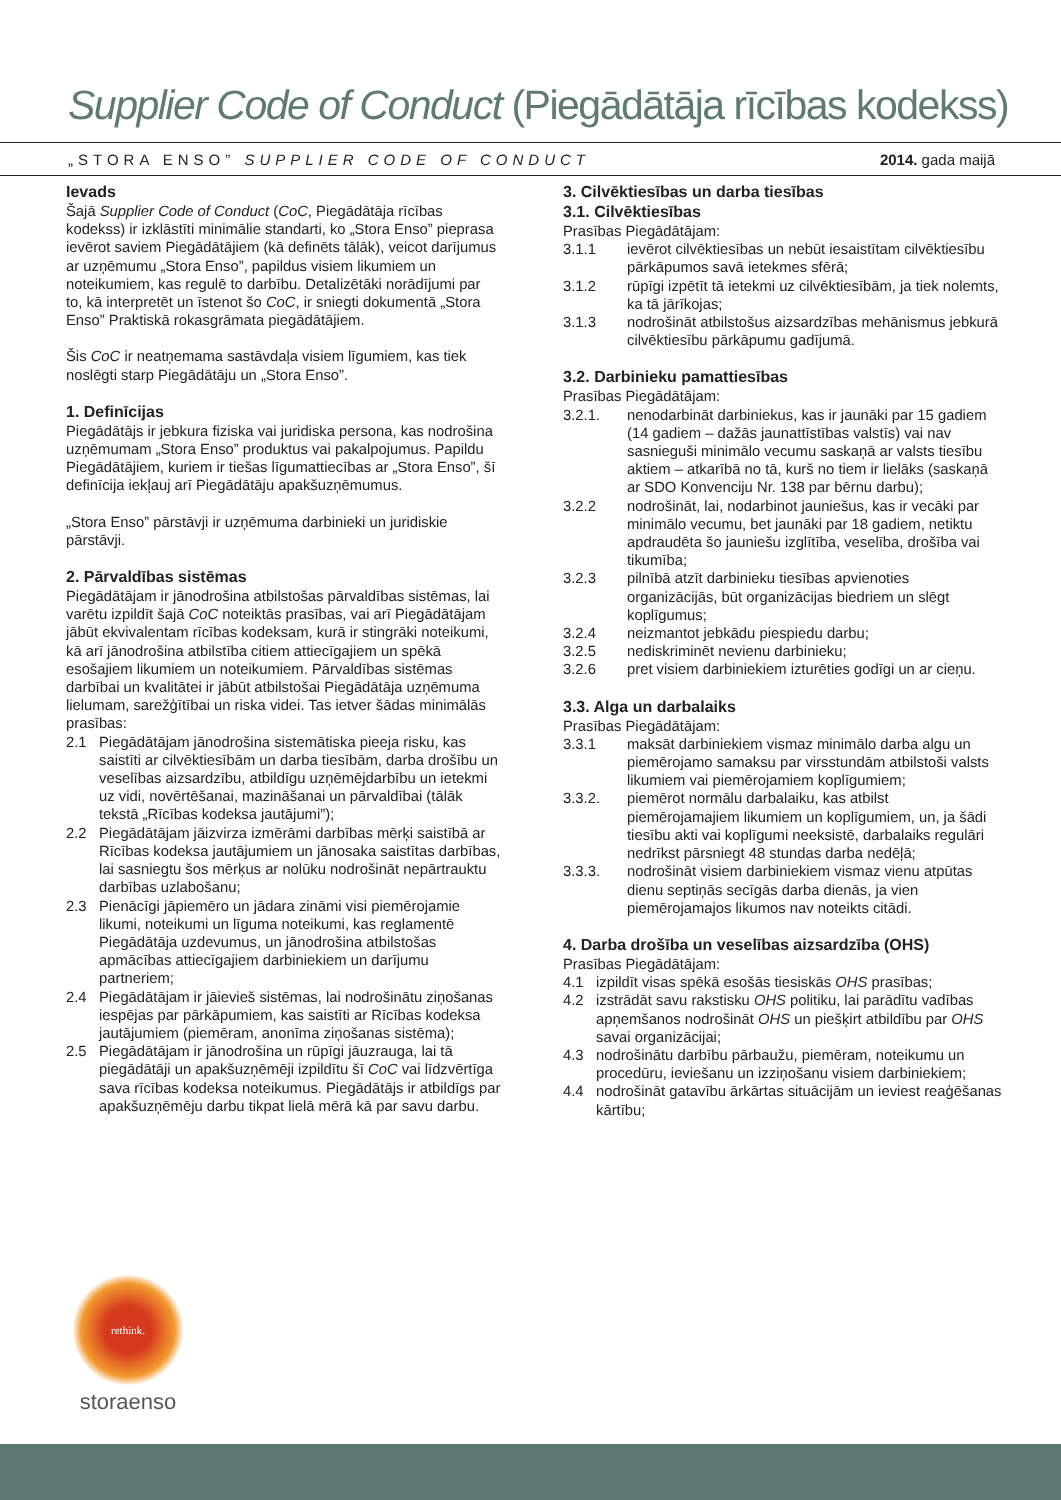Supplier Code of Conduct (Piegādātāja rīcības kodekss)
„STORA ENSO” SUPPLIER CODE OF CONDUCT 2014. gada maijā
Ievads
Šajā Supplier Code of Conduct (CoC, Piegādātāja rīcības kodekss) ir izklāstīti minimālie standarti, ko „Stora Enso” pieprasa ievērot saviem Piegādātājiem (kā definēts tālāk), veicot darījumus ar uzņēmumu „Stora Enso”, papildus visiem likumiem un noteikumiem, kas regulē to darbību. Detalizētāki norādījumi par to, kā interpretēt un īstenot šo CoC, ir sniegti dokumentā „Stora Enso” Praktiskā rokasgrāmata piegādātājiem.
Šis CoC ir neatņemama sastāvdaļa visiem līgumiem, kas tiek noslēgti starp Piegādātāju un „Stora Enso”.
1. Definīcijas
Piegādātājs ir jebkura fiziska vai juridiska persona, kas nodrošina uzņēmumam „Stora Enso” produktus vai pakalpojumus. Papildu Piegādātājiem, kuriem ir tiešas līgumattiecības ar „Stora Enso”, šī definīcija iekļauj arī Piegādātāju apakšuzņēmumus.
„Stora Enso” pārstāvji ir uzņēmuma darbinieki un juridiskie pārstāvji.
2. Pārvaldības sistēmas
Piegādātājam ir jānodrošina atbilstošas pārvaldības sistēmas, lai varētu izpildīt šajā CoC noteiktās prasības, vai arī Piegādātājam jābūt ekvivalentam rīcības kodeksam, kurā ir stingrāki noteikumi, kā arī jānodrošina atbilstība citiem attiecīgajiem un spēkā esošajiem likumiem un noteikumiem. Pārvaldības sistēmas darbībai un kvalitātei ir jābūt atbilstošai Piegādātāja uzņēmuma lielumam, sarežģītībai un riska videi. Tas ietver šādas minimālās prasības:
2.1 Piegādātājam jānodrošina sistemātiska pieeja risku, kas saistīti ar cilvēktiesībām un darba tiesībām, darba drošību un veselības aizsardzību, atbildīgu uzņēmējdarbību un ietekmi uz vidi, novērtēšanai, mazināšanai un pārvaldībai (tālāk tekstā „Rīcības kodeksa jautājumi”);
2.2 Piegādātājam jāizvirza izmērāmi darbības mērķi saistībā ar Rīcības kodeksa jautājumiem un jānosaka saistītas darbības, lai sasniegtu šos mērķus ar nolūku nodrošināt nepārtrauktu darbības uzlabošanu;
2.3 Pienācīgi jāpiemēro un jādara zināmi visi piemērojamie likumi, noteikumi un līguma noteikumi, kas reglamentē Piegādātāja uzdevumus, un jānodrošina atbilstošas apmācības attiecīgajiem darbiniekiem un darījumu partneriem;
2.4 Piegādātājam ir jāievieš sistēmas, lai nodrošinātu ziņošanas iespējas par pārkāpumiem, kas saistīti ar Rīcības kodeksa jautājumiem (piemēram, anonīma ziņošanas sistēma);
2.5 Piegādātājam ir jānodrošina un rūpīgi jāuzrauga, lai tā piegādātāji un apakšuzņēmēji izpildītu šī CoC vai līdzvērtīga sava rīcības kodeksa noteikumus. Piegādātājs ir atbildīgs par apakšuzņēmēju darbu tikpat lielā mērā kā par savu darbu.
3. Cilvēktiesības un darba tiesības
3.1. Cilvēktiesības
Prasības Piegādātājam:
3.1.1 ievērot cilvēktiesības un nebūt iesaistītam cilvēktiesību pārkāpumos savā ietekmes sfērā;
3.1.2 rūpīgi izpētīt tā ietekmi uz cilvēktiesībām, ja tiek nolemts, ka tā jārīkojas;
3.1.3 nodrošināt atbilstošus aizsardzības mehānismus jebkurā cilvēktiesību pārkāpumu gadījumā.
3.2. Darbinieku pamattiesības
Prasības Piegādātājam:
3.2.1. nenodarbināt darbiniekus, kas ir jaunāki par 15 gadiem (14 gadiem – dažās jaunattīstības valstīs) vai nav sasnieguši minimālo vecumu saskaņā ar valsts tiesību aktiem – atkarībā no tā, kurš no tiem ir lielāks (saskaņā ar SDO Konvenciju Nr. 138 par bērnu darbu);
3.2.2 nodrošināt, lai, nodarbinot jauniešus, kas ir vecāki par minimālo vecumu, bet jaunāki par 18 gadiem, netiktu apdraudēta šo jauniešu izglītība, veselība, drošība vai tikumība;
3.2.3 pilnībā atzīt darbinieku tiesības apvienoties organizācijās, būt organizācijas biedriem un slēgt koplīgumus;
3.2.4 neizmantot jebkādu piespiedu darbu;
3.2.5 nediskriminēt nevienu darbinieku;
3.2.6 pret visiem darbiniekiem izturēties godīgi un ar cieņu.
3.3. Alga un darbalaiks
Prasības Piegādātājam:
3.3.1 maksāt darbiniekiem vismaz minimālo darba algu un piemērojamo samaksu par virsstundām atbilstoši valsts likumiem vai piemērojamiem koplīgumiem;
3.3.2. piemērot normālu darbalaiku, kas atbilst piemērojamajiem likumiem un koplīgumiem, un, ja šādi tiesību akti vai koplīgumi neeksistē, darbalaiks regulāri nedrīkst pārsniegt 48 stundas darba nedēļā;
3.3.3. nodrošināt visiem darbiniekiem vismaz vienu atpūtas dienu septiņās secīgās darba dienās, ja vien piemērojamajos likumos nav noteikts citādi.
4. Darba drošība un veselības aizsardzība (OHS)
Prasības Piegādātājam:
4.1 izpildīt visas spēkā esošās tiesiskās OHS prasības;
4.2 izstrādāt savu rakstisku OHS politiku, lai parādītu vadības apņemšanos nodrošināt OHS un piešķirt atbildību par OHS savai organizācijai;
4.3 nodrošinātu darbību pārbaužu, piemēram, noteikumu un procedūru, ieviešanu un izziņošanu visiem darbiniekiem;
4.4 nodrošināt gatavību ārkārtas situācijām un ieviest reaģēšanas kārtību;
rethink.
storaenso